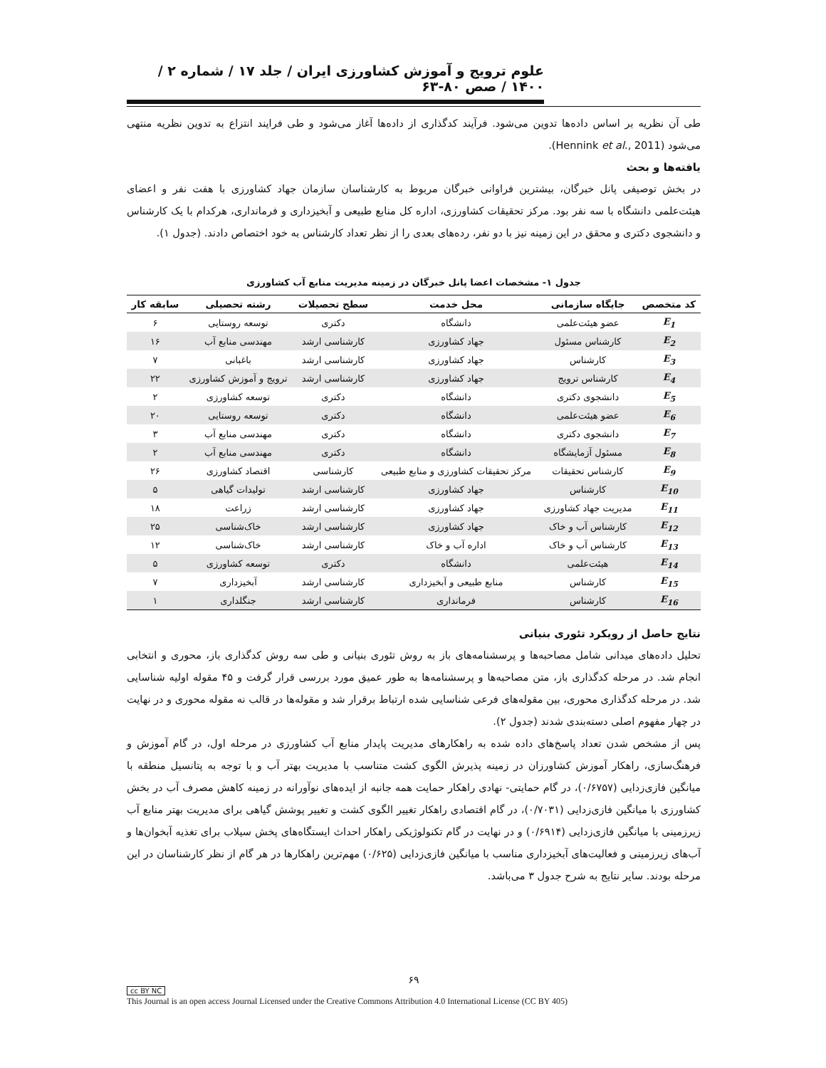علوم ترویج و آموزش کشاورزی ایران / جلد ۱۷ / شماره ۲ / ۱۴۰۰ / صص ۸۰-۶۳
طی آن نظریه بر اساس داده‌ها تدوین می‌شود. فرآیند کدگذاری از داده‌ها آغاز می‌شود و طی فرایند انتزاع به تدوین نظریه منتهی می‌شود (Hennink et al., 2011).
یافته‌ها و بحث
در بخش توصیفی پانل خبرگان، بیشترین فراوانی خبرگان مربوط به کارشناسان سازمان جهاد کشاورزی با هفت نفر و اعضای هیئت‌علمی دانشگاه با سه نفر بود. مرکز تحقیقات کشاورزی، اداره کل منابع طبیعی و آبخیزداری و فرمانداری، هرکدام با یک کارشناس و دانشجوی دکتری و محقق در این زمینه نیز با دو نفر، رده‌های بعدی را از نظر تعداد کارشناس به خود اختصاص دادند. (جدول ۱).
جدول ۱- مشخصات اعضا پانل خبرگان در زمینه مدیریت منابع آب کشاورزی
| کد متخصص | جایگاه سازمانی | محل خدمت | سطح تحصیلات | رشته تحصیلی | سابقه کار |
| --- | --- | --- | --- | --- | --- |
| E<sub>1</sub> | عضو هیئت‌علمی | دانشگاه | دکتری | توسعه روستایی | ۶ |
| E<sub>2</sub> | کارشناس مسئول | جهاد کشاورزی | کارشناسی ارشد | مهندسی منابع آب | ۱۶ |
| E<sub>3</sub> | کارشناس | جهاد کشاورزی | کارشناسی ارشد | باغبانی | ۷ |
| E<sub>4</sub> | کارشناس ترویج | جهاد کشاورزی | کارشناسی ارشد | ترویج و آموزش کشاورزی | ۲۲ |
| E<sub>5</sub> | دانشجوی دکتری | دانشگاه | دکتری | توسعه کشاورزی | ۲ |
| E<sub>6</sub> | عضو هیئت‌علمی | دانشگاه | دکتری | توسعه روستایی | ۲۰ |
| E<sub>7</sub> | دانشجوی دکتری | دانشگاه | دکتری | مهندسی منابع آب | ۳ |
| E<sub>8</sub> | مسئول آزمایشگاه | دانشگاه | دکتری | مهندسی منابع آب | ۲ |
| E<sub>9</sub> | کارشناس تحقیقات | مرکز تحقیقات کشاورزی و منابع طبیعی | کارشناسی | اقتصاد کشاورزی | ۲۶ |
| E<sub>10</sub> | کارشناس | جهاد کشاورزی | کارشناسی ارشد | تولیدات گیاهی | ۵ |
| E<sub>11</sub> | مدیریت جهاد کشاورزی | جهاد کشاورزی | کارشناسی ارشد | زراعت | ۱۸ |
| E<sub>12</sub> | کارشناس آب و خاک | جهاد کشاورزی | کارشناسی ارشد | خاک‌شناسی | ۲۵ |
| E<sub>13</sub> | کارشناس آب و خاک | اداره آب و خاک | کارشناسی ارشد | خاک‌شناسی | ۱۲ |
| E<sub>14</sub> | هیئت‌علمی | دانشگاه | دکتری | توسعه کشاورزی | ۵ |
| E<sub>15</sub> | کارشناس | منابع طبیعی و آبخیزداری | کارشناسی ارشد | آبخیزداری | ۷ |
| E<sub>16</sub> | کارشناس | فرمانداری | کارشناسی ارشد | جنگلداری | ۱ |
نتایج حاصل از رویکرد تئوری بنیانی
تحلیل داده‌های میدانی شامل مصاحبه‌ها و پرسشنامه‌های باز به روش تئوری بنیانی و طی سه روش کدگذاری باز، محوری و انتخابی انجام شد. در مرحله کدگذاری باز، متن مصاحبه‌ها و پرسشنامه‌ها به طور عمیق مورد بررسی قرار گرفت و ۴۵ مقوله اولیه شناسایی شد. در مرحله کدگذاری محوری، بین مقوله‌های فرعی شناسایی شده ارتباط برقرار شد و مقوله‌ها در قالب نه مقوله محوری و در نهایت در چهار مفهوم اصلی دسته‌بندی شدند (جدول ۲).
پس از مشخص شدن تعداد پاسخ‌های داده شده به راهکارهای مدیریت پایدار منابع آب کشاورزی در مرحله اول، در گام آموزش و فرهنگ‌سازی، راهکار آموزش کشاورزان در زمینه پذیرش الگوی کشت متناسب با مدیریت بهتر آب و با توجه به پتانسیل منطقه با میانگین فازی‌زدایی (۰/۶۷۵۷)، در گام حمایتی- نهادی راهکار حمایت همه جانبه از ایده‌های نوآورانه در زمینه کاهش مصرف آب در بخش کشاورزی با میانگین فازی‌زدایی (۰/۷۰۳۱)، در گام اقتصادی راهکار تغییر الگوی کشت و تغییر پوشش گیاهی برای مدیریت بهتر منابع آب زیرزمینی با میانگین فازی‌زدایی (۰/۶۹۱۴) و در نهایت در گام تکنولوژیکی راهکار احداث ایستگاه‌های پخش سیلاب برای تغذیه آبخوان‌ها و آب‌های زیرزمینی و فعالیت‌های آبخیزداری مناسب با میانگین فازی‌زدایی (۰/۶۲۵) مهم‌ترین راهکارها در هر گام از نظر کارشناسان در این مرحله بودند. سایر نتایج به شرح جدول ۳ می‌باشد.
۶۹
cc BY NC
This Journal is an open access Journal Licensed under the Creative Commons Attribution 4.0 International License (CC BY 405)